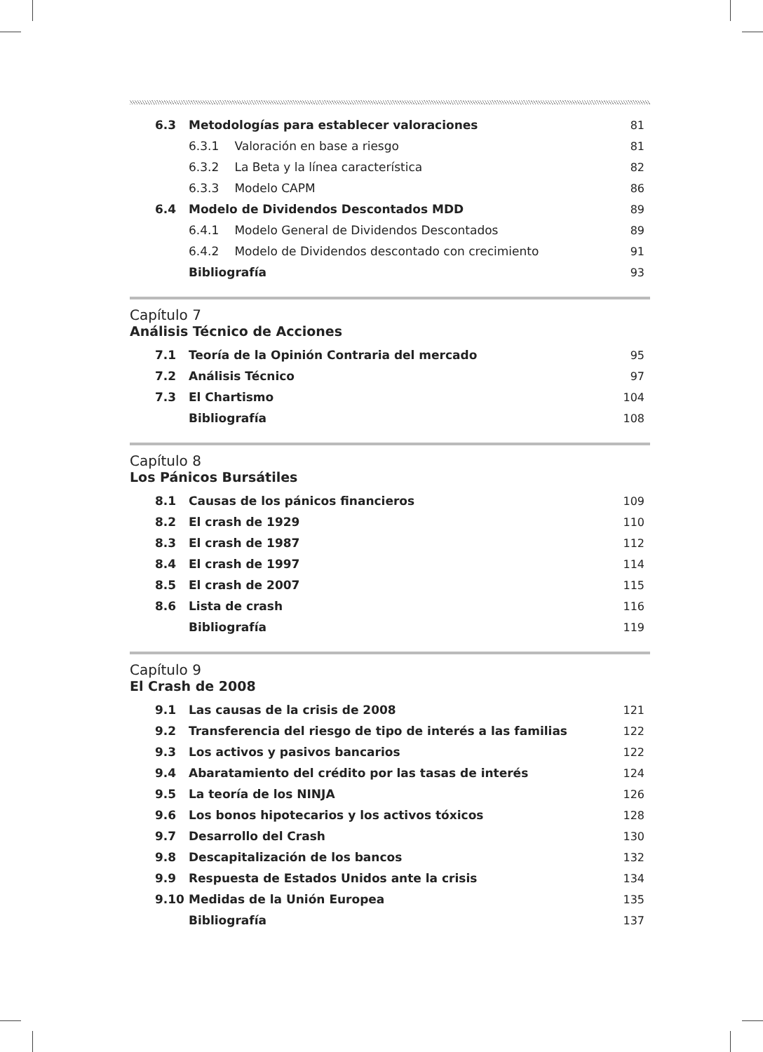6.3 Metodologías para establecer valoraciones 81
6.3.1 Valoración en base a riesgo 81
6.3.2 La Beta y la línea característica 82
6.3.3 Modelo CAPM 86
6.4 Modelo de Dividendos Descontados MDD 89
6.4.1 Modelo General de Dividendos Descontados 89
6.4.2 Modelo de Dividendos descontado con crecimiento 91
Bibliografía 93
Capítulo 7
Análisis Técnico de Acciones
7.1 Teoría de la Opinión Contraria del mercado 95
7.2 Análisis Técnico 97
7.3 El Chartismo 104
Bibliografía 108
Capítulo 8
Los Pánicos Bursátiles
8.1 Causas de los pánicos financieros 109
8.2 El crash de 1929 110
8.3 El crash de 1987 112
8.4 El crash de 1997 114
8.5 El crash de 2007 115
8.6 Lista de crash 116
Bibliografía 119
Capítulo 9
El Crash de 2008
9.1 Las causas de la crisis de 2008 121
9.2 Transferencia del riesgo de tipo de interés a las familias 122
9.3 Los activos y pasivos bancarios 122
9.4 Abaratamiento del crédito por las tasas de interés 124
9.5 La teoría de los NINJA 126
9.6 Los bonos hipotecarios y los activos tóxicos 128
9.7 Desarrollo del Crash 130
9.8 Descapitalización de los bancos 132
9.9 Respuesta de Estados Unidos ante la crisis 134
9.10 Medidas de la Unión Europea 135
Bibliografía 137